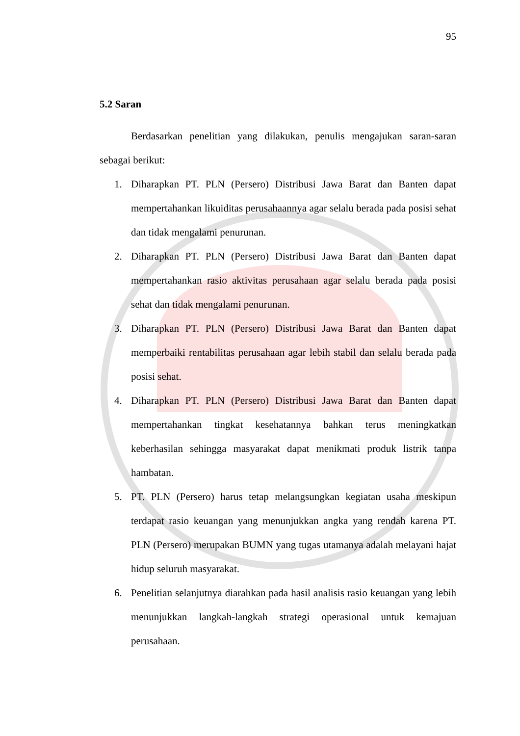95
5.2 Saran
Berdasarkan penelitian yang dilakukan, penulis mengajukan saran-saran sebagai berikut:
1. Diharapkan PT. PLN (Persero) Distribusi Jawa Barat dan Banten dapat mempertahankan likuiditas perusahaannya agar selalu berada pada posisi sehat dan tidak mengalami penurunan.
2. Diharapkan PT. PLN (Persero) Distribusi Jawa Barat dan Banten dapat mempertahankan rasio aktivitas perusahaan agar selalu berada pada posisi sehat dan tidak mengalami penurunan.
3. Diharapkan PT. PLN (Persero) Distribusi Jawa Barat dan Banten dapat memperbaiki rentabilitas perusahaan agar lebih stabil dan selalu berada pada posisi sehat.
4. Diharapkan PT. PLN (Persero) Distribusi Jawa Barat dan Banten dapat mempertahankan tingkat kesehatannya bahkan terus meningkatkan keberhasilan sehingga masyarakat dapat menikmati produk listrik tanpa hambatan.
5. PT. PLN (Persero) harus tetap melangsungkan kegiatan usaha meskipun terdapat rasio keuangan yang menunjukkan angka yang rendah karena PT. PLN (Persero) merupakan BUMN yang tugas utamanya adalah melayani hajat hidup seluruh masyarakat.
6. Penelitian selanjutnya diarahkan pada hasil analisis rasio keuangan yang lebih menunjukkan langkah-langkah strategi operasional untuk kemajuan perusahaan.